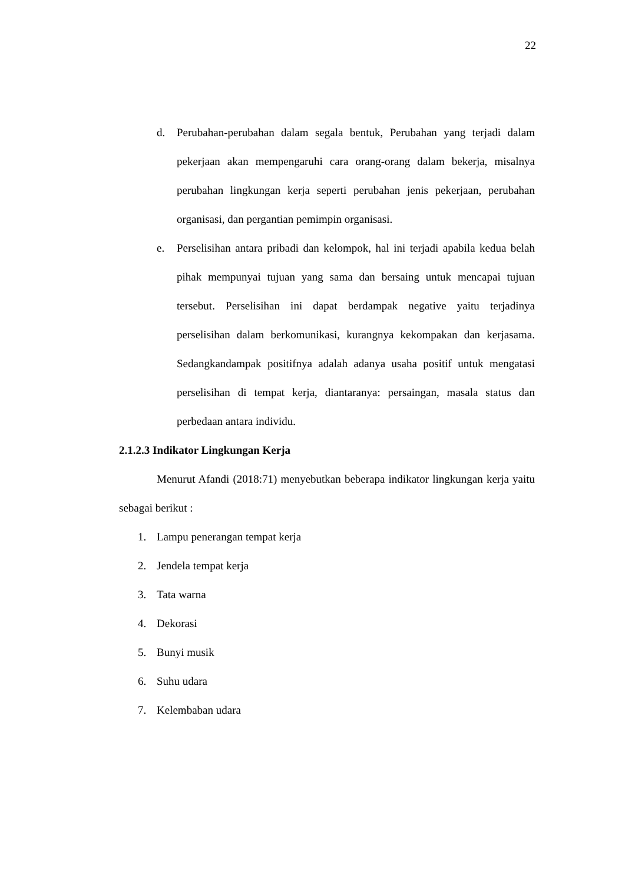22
d. Perubahan-perubahan dalam segala bentuk, Perubahan yang terjadi dalam pekerjaan akan mempengaruhi cara orang-orang dalam bekerja, misalnya perubahan lingkungan kerja seperti perubahan jenis pekerjaan, perubahan organisasi, dan pergantian pemimpin organisasi.
e. Perselisihan antara pribadi dan kelompok, hal ini terjadi apabila kedua belah pihak mempunyai tujuan yang sama dan bersaing untuk mencapai tujuan tersebut. Perselisihan ini dapat berdampak negative yaitu terjadinya perselisihan dalam berkomunikasi, kurangnya kekompakan dan kerjasama. Sedangkandampak positifnya adalah adanya usaha positif untuk mengatasi perselisihan di tempat kerja, diantaranya: persaingan, masala status dan perbedaan antara individu.
2.1.2.3 Indikator Lingkungan Kerja
Menurut Afandi (2018:71) menyebutkan beberapa indikator lingkungan kerja yaitu sebagai berikut :
1. Lampu penerangan tempat kerja
2. Jendela tempat kerja
3. Tata warna
4. Dekorasi
5. Bunyi musik
6. Suhu udara
7. Kelembaban udara